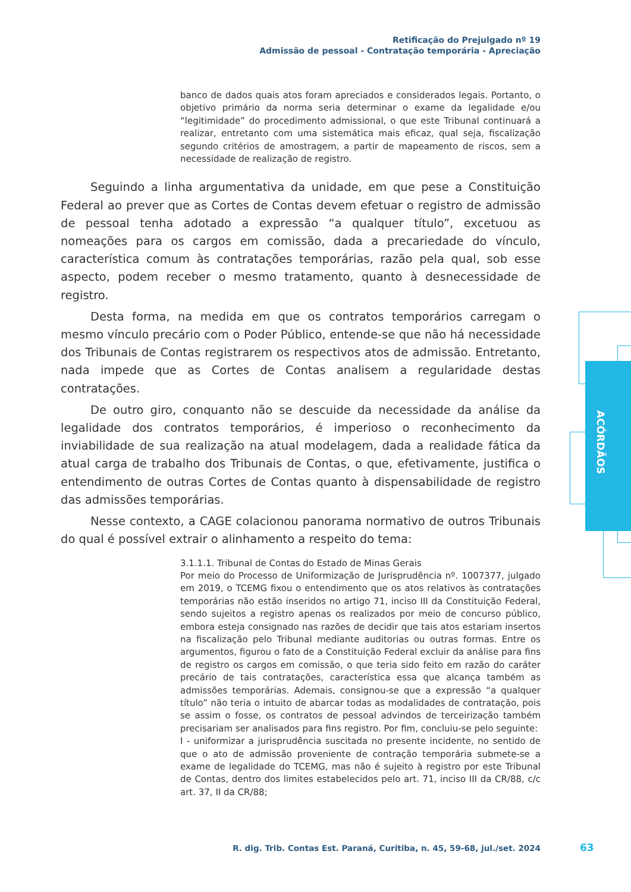Retificação do Prejulgado nº 19
Admissão de pessoal - Contratação temporária - Apreciação
ACÓRDÃOS
banco de dados quais atos foram apreciados e considerados legais. Portanto, o objetivo primário da norma seria determinar o exame da legalidade e/ou “legitimidade” do procedimento admissional, o que este Tribunal continuará a realizar, entretanto com uma sistemática mais eficaz, qual seja, fiscalização segundo critérios de amostragem, a partir de mapeamento de riscos, sem a necessidade de realização de registro.
Seguindo a linha argumentativa da unidade, em que pese a Constituição Federal ao prever que as Cortes de Contas devem efetuar o registro de admissão de pessoal tenha adotado a expressão “a qualquer título”, excetuou as nomeações para os cargos em comissão, dada a precariedade do vínculo, característica comum às contratações temporárias, razão pela qual, sob esse aspecto, podem receber o mesmo tratamento, quanto à desnecessidade de registro.
Desta forma, na medida em que os contratos temporários carregam o mesmo vínculo precário com o Poder Público, entende-se que não há necessidade dos Tribunais de Contas registrarem os respectivos atos de admissão. Entretanto, nada impede que as Cortes de Contas analisem a regularidade destas contratações.
De outro giro, conquanto não se descuide da necessidade da análise da legalidade dos contratos temporários, é imperioso o reconhecimento da inviabilidade de sua realização na atual modelagem, dada a realidade fática da atual carga de trabalho dos Tribunais de Contas, o que, efetivamente, justifica o entendimento de outras Cortes de Contas quanto à dispensabilidade de registro das admissões temporárias.
Nesse contexto, a CAGE colacionou panorama normativo de outros Tribunais do qual é possível extrair o alinhamento a respeito do tema:
3.1.1.1. Tribunal de Contas do Estado de Minas Gerais
Por meio do Processo de Uniformização de Jurisprudência nº. 1007377, julgado em 2019, o TCEMG fixou o entendimento que os atos relativos às contratações temporárias não estão inseridos no artigo 71, inciso III da Constituição Federal, sendo sujeitos a registro apenas os realizados por meio de concurso público, embora esteja consignado nas razões de decidir que tais atos estariam insertos na fiscalização pelo Tribunal mediante auditorias ou outras formas. Entre os argumentos, figurou o fato de a Constituição Federal excluir da análise para fins de registro os cargos em comissão, o que teria sido feito em razão do caráter precário de tais contratações, característica essa que alcança também as admissões temporárias. Ademais, consignou-se que a expressão “a qualquer título” não teria o intuito de abarcar todas as modalidades de contratação, pois se assim o fosse, os contratos de pessoal advindos de terceirização também precisariam ser analisados para fins registro. Por fim, concluiu-se pelo seguinte:
I - uniformizar a jurisprudência suscitada no presente incidente, no sentido de que o ato de admissão proveniente de contração temporária submete-se a exame de legalidade do TCEMG, mas não é sujeito à registro por este Tribunal de Contas, dentro dos limites estabelecidos pelo art. 71, inciso III da CR/88, c/c art. 37, II da CR/88;
R. dig. Trib. Contas Est. Paraná, Curitiba, n. 45, 59-68, jul./set. 2024
63